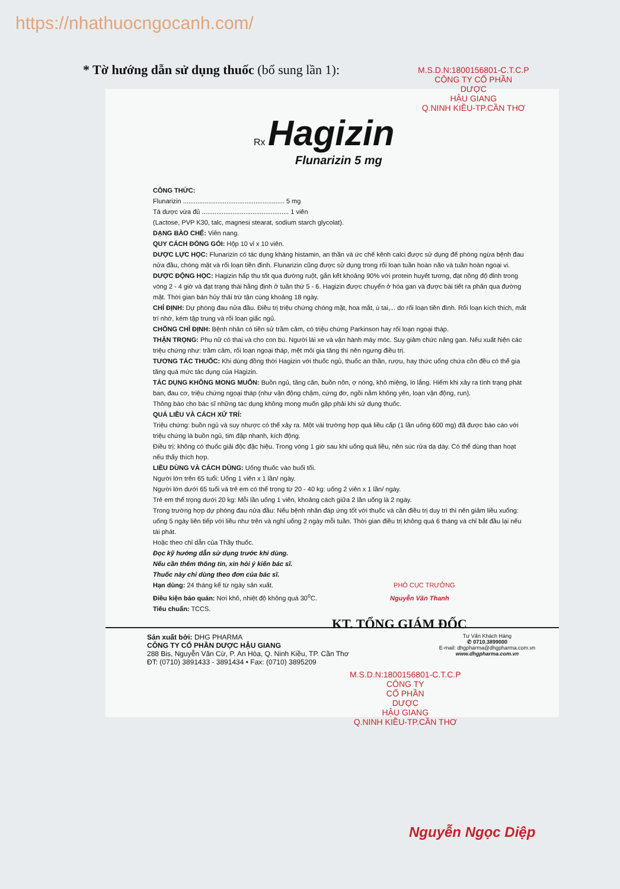https://nhathuocngocanh.com/
* Tờ hướng dẫn sử dụng thuốc (bổ sung lần 1):
Rx Hagizin
Flunarizin 5 mg
CÔNG THỨC:
Flunarizin ........................................................ 5 mg
Tá dược vừa đủ ................................................ 1 viên
(Lactose, PVP K30, talc, magnesi stearat, sodium starch glycolat).
DẠNG BÀO CHẾ: Viên nang.
QUY CÁCH ĐÓNG GÓI: Hộp 10 vỉ x 10 viên.
DƯỢC LỰC HỌC: Flunarizin có tác dụng kháng histamin, an thần và ức chế kênh calci được sử dụng để phòng ngừa bệnh đau nửa đầu, chóng mặt và rối loạn tiền đình. Flunarizin cũng được sử dụng trong rối loạn tuần hoàn não và tuần hoàn ngoại vi.
DƯỢC ĐỘNG HỌC: Hagizin hấp thu tốt qua đường ruột, gắn kết khoảng 90% với protein huyết tương, đạt nồng độ đỉnh trong vòng 2 - 4 giờ và đạt trạng thái hằng định ở tuần thứ 5 - 6. Hagizin được chuyển ở hóa gan và được bài tiết ra phân qua đường mật. Thời gian bán hủy thải trừ tận cùng khoảng 18 ngày.
CHỈ ĐỊNH: Dự phòng đau nửa đầu. Điều trị triệu chứng chóng mặt, hoa mắt, ù tai,... do rối loạn tiền đình. Rối loạn kích thích, mất trí nhớ, kém tập trung và rối loạn giấc ngủ.
CHỐNG CHỈ ĐỊNH: Bệnh nhân có tiền sử trầm cảm, có triệu chứng Parkinson hay rối loạn ngoại tháp.
THẬN TRỌNG: Phụ nữ có thai và cho con bú. Người lái xe và vận hành máy móc. Suy giảm chức năng gan. Nếu xuất hiện các triệu chứng như: trầm cảm, rối loạn ngoại tháp, mệt mỏi gia tăng thì nên ngưng điều trị.
TƯƠNG TÁC THUỐC: Khi dùng đồng thời Hagizin với thuốc ngủ, thuốc an thần, rượu, hay thức uống chứa cồn đều có thể gia tăng quá mức tác dụng của Hagizin.
TÁC DỤNG KHÔNG MONG MUỐN: Buồn ngủ, tăng cân, buồn nôn, ợ nóng, khô miệng, lo lắng. Hiếm khi xảy ra tình trạng phát ban, đau cơ, triệu chứng ngoại tháp (như vận động chậm, cứng đơ, ngồi nằm không yên, loạn vận động, run).
Thông báo cho bác sĩ những tác dụng không mong muốn gặp phải khi sử dụng thuốc.
QUÁ LIỀU VÀ CÁCH XỬ TRÍ:
Triệu chứng: buồn ngủ và suy nhược có thể xảy ra. Một vài trường hợp quá liều cấp (1 lần uống 600 mg) đã được báo cáo với triệu chứng là buồn ngủ, tim đập nhanh, kích động.
Điều trị: không có thuốc giải độc đặc hiệu. Trong vòng 1 giờ sau khi uống quá liều, nên súc rửa dạ dày. Có thể dùng than hoạt nếu thấy thích hợp.
LIỀU DÙNG VÀ CÁCH DÙNG: Uống thuốc vào buổi tối.
Người lớn trên 65 tuổi: Uống 1 viên x 1 lần/ ngày.
Người lớn dưới 65 tuổi và trẻ em có thể trọng từ 20 - 40 kg: uống 2 viên x 1 lần/ ngày.
Trẻ em thể trọng dưới 20 kg: Mỗi lần uống 1 viên, khoảng cách giữa 2 lần uống là 2 ngày.
Trong trường hợp dự phòng đau nửa đầu: Nếu bệnh nhân đáp ứng tốt với thuốc và cần điều trị duy trì thì nên giảm liều xuống: uống 5 ngày liên tiếp với liều như trên và nghỉ uống 2 ngày mỗi tuần. Thời gian điều trị không quá 6 tháng và chỉ bắt đầu lại nếu tái phát.
Hoặc theo chỉ dẫn của Thầy thuốc.
Đọc kỹ hướng dẫn sử dụng trước khi dùng.
Nếu cần thêm thông tin, xin hỏi ý kiến bác sĩ.
Thuốc này chỉ dùng theo đơn của bác sĩ.
Hạn dùng: 24 tháng kể từ ngày sản xuất. PHÓ CỤC TRƯỞNG
Điều kiện bảo quản: Nơi khô, nhiệt độ không quá 30<sup>o</sup>C. Nguyễn Văn Thanh
Tiêu chuẩn: TCCS.
Sản xuất bởi: DHG PHARMA
CÔNG TY CỔ PHẦN DƯỢC HẬU GIANG
288 Bis, Nguyễn Văn Cừ, P. An Hòa, Q. Ninh Kiều, TP. Cần Thơ
ĐT: (0710) 3891433 - 3891434 • Fax: (0710) 3895209
Tư Vấn Khách Hàng
✆ 0710.3899000
E-mail: dhgpharma@dhgpharma.com.vn
www.dhgpharma.com.vn
M.S.D.N:1800156801-C.T.C.P
CÔNG TY CỔ PHẦN
DƯỢC
HẬU GIANG
Q.NINH KIỀU-TP.CẦN THƠ
KT. TỔNG GIÁM ĐỐC
M.S.D.N:1800156801-C.T.C.P
CÔNG TY
CỔ PHẦN
DƯỢC
HẬU GIANG
Q.NINH KIỀU-TP.CẦN THƠ
Nguyễn Ngọc Diệp